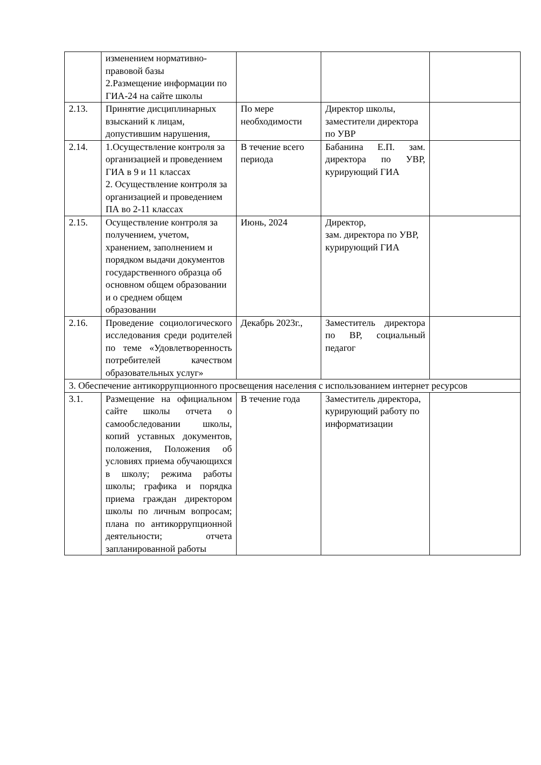| | изменением нормативно-правовой базы 2.Размещение информации по ГИА-24 на сайте школы | | | |
| 2.13. | Принятие дисциплинарных взысканий к лицам, допустившим нарушения, | По мере необходимости | Директор школы, заместители директора по УВР | |
| 2.14. | 1.Осуществление контроля за организацией и проведением ГИА в 9 и 11 классах 2. Осуществление контроля за организацией и проведением ПА во 2-11 классах | В течение всего периода | Бабанина Е.П. зам. директора по УВР, курирующий ГИА | |
| 2.15. | Осуществление контроля за получением, учетом, хранением, заполнением и порядком выдачи документов государственного образца об основном общем образовании и о среднем общем образовании | Июнь, 2024 | Директор, зам. директора по УВР, курирующий ГИА | |
| 2.16. | Проведение социологического исследования среди родителей по теме «Удовлетворенность потребителей качеством образовательных услуг» | Декабрь 2023г., | Заместитель директора по ВР, социальный педагог | |
| 3. Обеспечение антикоррупционного просвещения населения с использованием интернет ресурсов | | | | |
| 3.1. | Размещение на официальном сайте школы отчета о самообследовании школы, копий уставных документов, положения, Положения об условиях приема обучающихся в школу; режима работы школы; графика и порядка приема граждан директором школы по личным вопросам; плана по антикоррупционной деятельности; отчета запланированной работы | В течение года | Заместитель директора, курирующий работу по информатизации | |